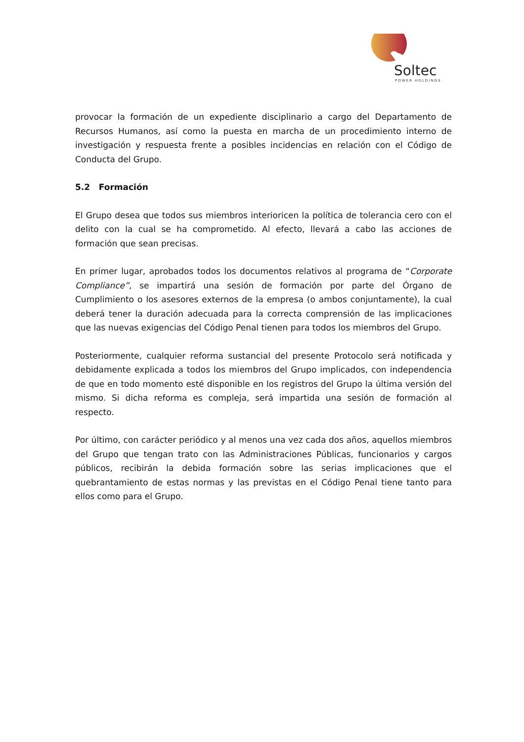Soltec
POWER HOLDINGS
provocar la formación de un expediente disciplinario a cargo del Departamento de Recursos Humanos, así como la puesta en marcha de un procedimiento interno de investigación y respuesta frente a posibles incidencias en relación con el Código de Conducta del Grupo.
5.2 Formación
El Grupo desea que todos sus miembros interioricen la política de tolerancia cero con el delito con la cual se ha comprometido. Al efecto, llevará a cabo las acciones de formación que sean precisas.
En primer lugar, aprobados todos los documentos relativos al programa de “Corporate Compliance”, se impartirá una sesión de formación por parte del Órgano de Cumplimiento o los asesores externos de la empresa (o ambos conjuntamente), la cual deberá tener la duración adecuada para la correcta comprensión de las implicaciones que las nuevas exigencias del Código Penal tienen para todos los miembros del Grupo.
Posteriormente, cualquier reforma sustancial del presente Protocolo será notificada y debidamente explicada a todos los miembros del Grupo implicados, con independencia de que en todo momento esté disponible en los registros del Grupo la última versión del mismo. Si dicha reforma es compleja, será impartida una sesión de formación al respecto.
Por último, con carácter periódico y al menos una vez cada dos años, aquellos miembros del Grupo que tengan trato con las Administraciones Públicas, funcionarios y cargos públicos, recibirán la debida formación sobre las serias implicaciones que el quebrantamiento de estas normas y las previstas en el Código Penal tiene tanto para ellos como para el Grupo.